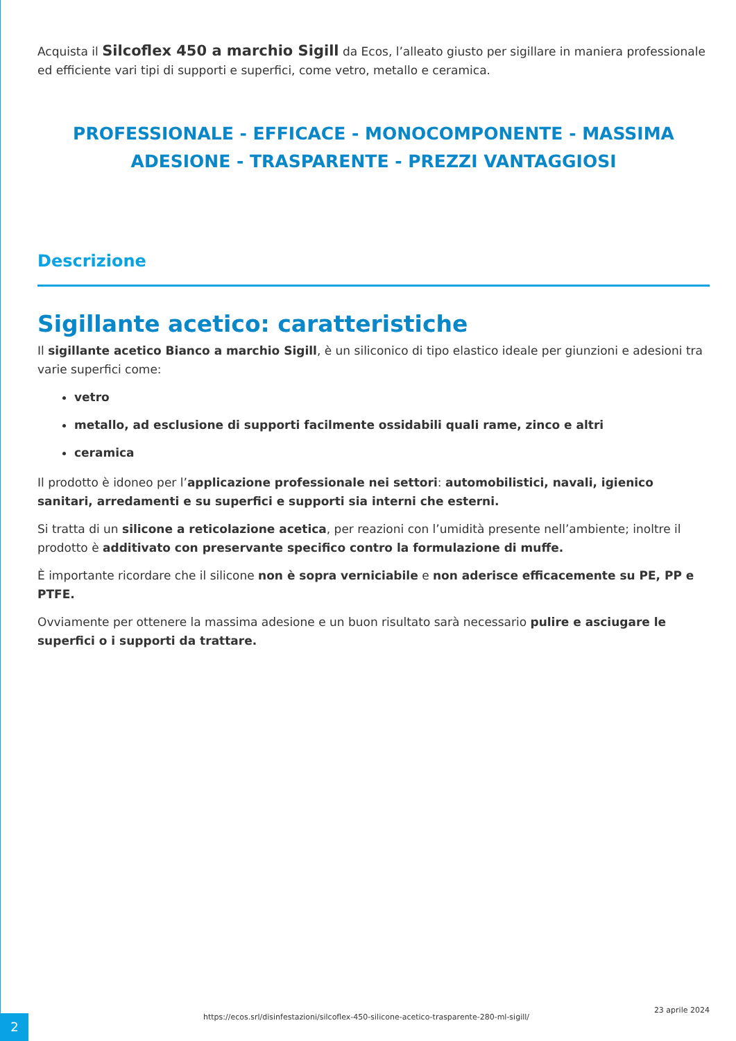Acquista il Silcoflex 450 a marchio Sigill da Ecos, l’alleato giusto per sigillare in maniera professionale ed efficiente vari tipi di supporti e superfici, come vetro, metallo e ceramica.
PROFESSIONALE - EFFICACE - MONOCOMPONENTE - MASSIMA ADESIONE - TRASPARENTE - PREZZI VANTAGGIOSI
Descrizione
Sigillante acetico: caratteristiche
Il sigillante acetico Bianco a marchio Sigill, è un siliconico di tipo elastico ideale per giunzioni e adesioni tra varie superfici come:
vetro
metallo, ad esclusione di supporti facilmente ossidabili quali rame, zinco e altri
ceramica
Il prodotto è idoneo per l’applicazione professionale nei settori: automobilistici, navali, igienico sanitari, arredamenti e su superfici e supporti sia interni che esterni.
Si tratta di un silicone a reticolazione acetica, per reazioni con l’umidità presente nell’ambiente; inoltre il prodotto è additivato con preservante specifico contro la formulazione di muffe.
È importante ricordare che il silicone non è sopra verniciabile e non aderisce efficacemente su PE, PP e PTFE.
Ovviamente per ottenere la massima adesione e un buon risultato sarà necessario pulire e asciugare le superfici o i supporti da trattare.
2
https://ecos.srl/disinfestazioni/silcoflex-450-silicone-acetico-trasparente-280-ml-sigill/
23 aprile 2024